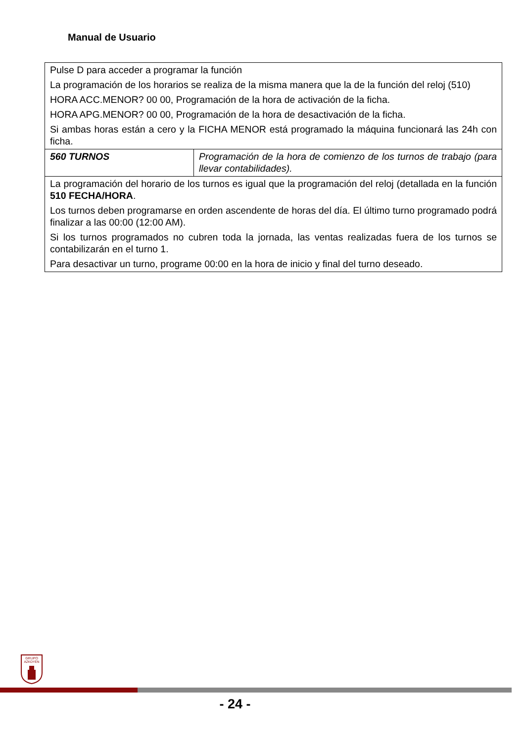Manual de Usuario
| Pulse D para acceder a programar la función La programación de los horarios se realiza de la misma manera que la de la función del reloj (510) HORA ACC.MENOR? 00 00, Programación de la hora de activación de la ficha. HORA APG.MENOR? 00 00, Programación de la hora de desactivación de la ficha. Si ambas horas están a cero y la FICHA MENOR está programado la máquina funcionará las 24h con ficha. | |
| 560 TURNOS | Programación de la hora de comienzo de los turnos de trabajo (para llevar contabilidades). |
| La programación del horario de los turnos es igual que la programación del reloj (detallada en la función 510 FECHA/HORA . Los turnos deben programarse en orden ascendente de horas del día. El último turno programado podrá finalizar a las 00:00 (12:00 AM). Si los turnos programados no cubren toda la jornada, las ventas realizadas fuera de los turnos se contabilizarán en el turno 1. Para desactivar un turno, programe 00:00 en la hora de inicio y final del turno deseado. | |
GRUPO
AZKOYEN
- 24 -